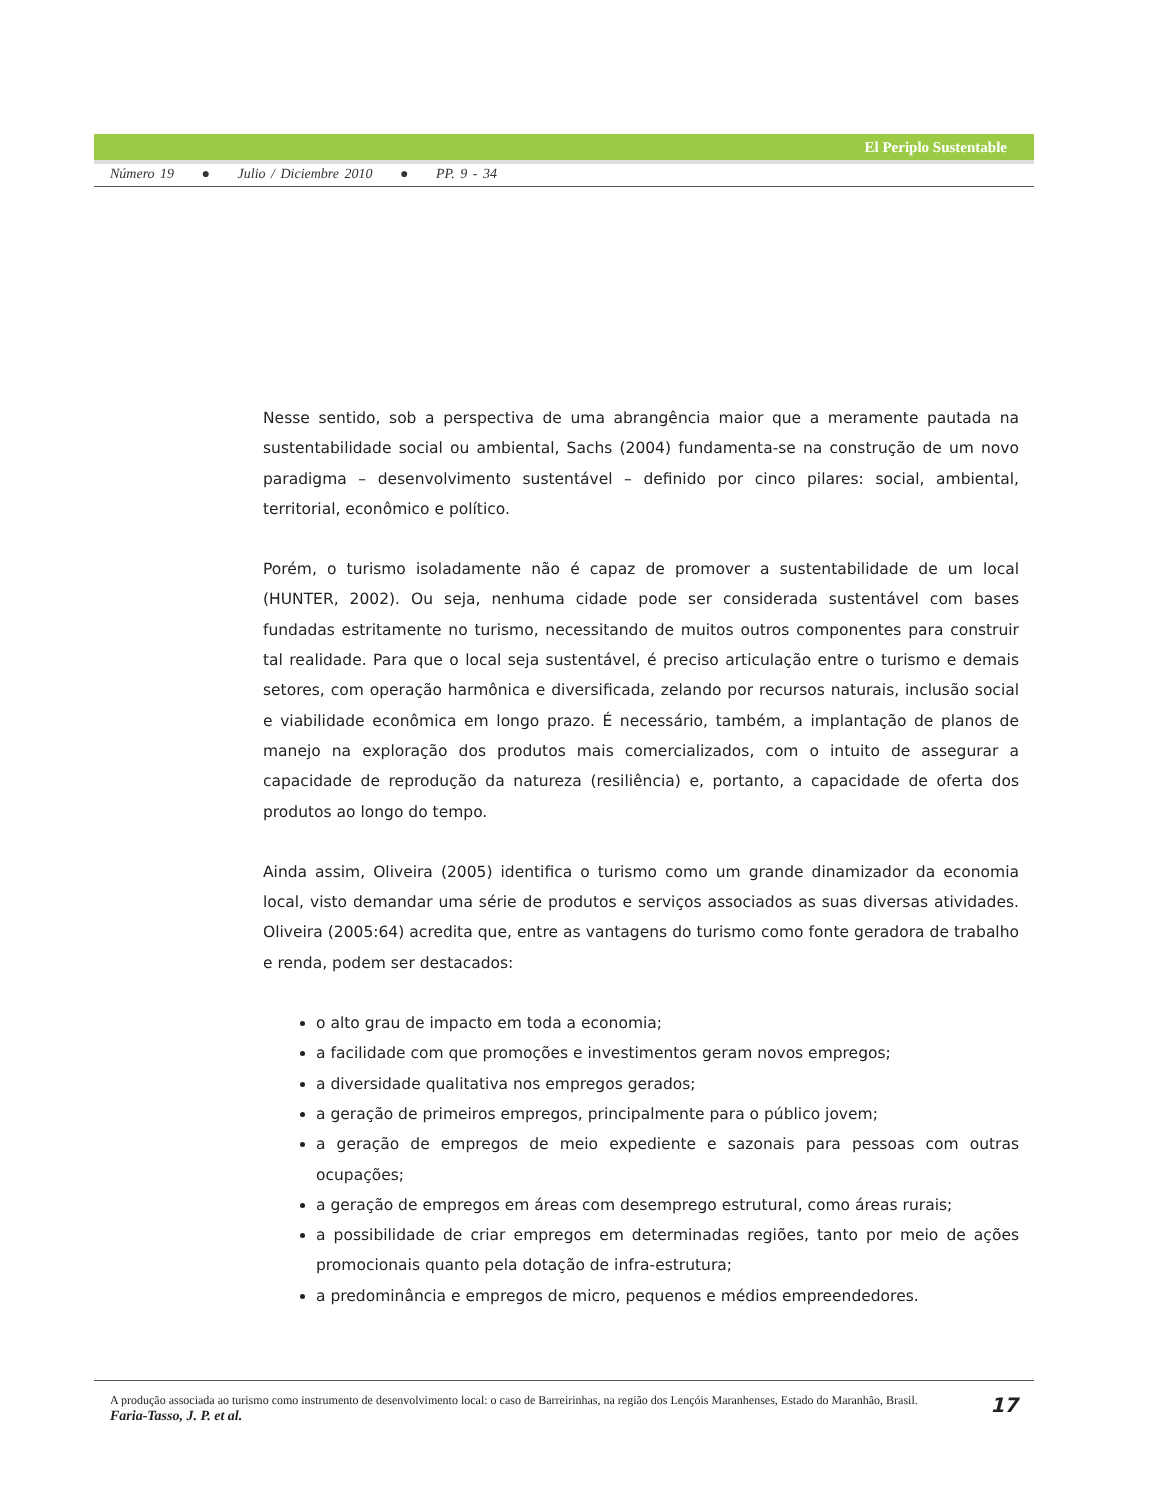El Periplo Sustentable
Número 19 ● Julio / Diciembre 2010 ● PP. 9 - 34
Nesse sentido, sob a perspectiva de uma abrangência maior que a meramente pautada na sustentabilidade social ou ambiental, Sachs (2004) fundamenta-se na construção de um novo paradigma – desenvolvimento sustentável – definido por cinco pilares: social, ambiental, territorial, econômico e político.
Porém, o turismo isoladamente não é capaz de promover a sustentabilidade de um local (HUNTER, 2002). Ou seja, nenhuma cidade pode ser considerada sustentável com bases fundadas estritamente no turismo, necessitando de muitos outros componentes para construir tal realidade. Para que o local seja sustentável, é preciso articulação entre o turismo e demais setores, com operação harmônica e diversificada, zelando por recursos naturais, inclusão social e viabilidade econômica em longo prazo. É necessário, também, a implantação de planos de manejo na exploração dos produtos mais comercializados, com o intuito de assegurar a capacidade de reprodução da natureza (resiliência) e, portanto, a capacidade de oferta dos produtos ao longo do tempo.
Ainda assim, Oliveira (2005) identifica o turismo como um grande dinamizador da economia local, visto demandar uma série de produtos e serviços associados as suas diversas atividades. Oliveira (2005:64) acredita que, entre as vantagens do turismo como fonte geradora de trabalho e renda, podem ser destacados:
o alto grau de impacto em toda a economia;
a facilidade com que promoções e investimentos geram novos empregos;
a diversidade qualitativa nos empregos gerados;
a geração de primeiros empregos, principalmente para o público jovem;
a geração de empregos de meio expediente e sazonais para pessoas com outras ocupações;
a geração de empregos em áreas com desemprego estrutural, como áreas rurais;
a possibilidade de criar empregos em determinadas regiões, tanto por meio de ações promocionais quanto pela dotação de infra-estrutura;
a predominância e empregos de micro, pequenos e médios empreendedores.
17 A produção associada ao turismo como instrumento de desenvolvimento local: o caso de Barreirinhas, na região dos Lençóis Maranhenses, Estado do Maranhão, Brasil.
Faria-Tasso, J. P. et al.